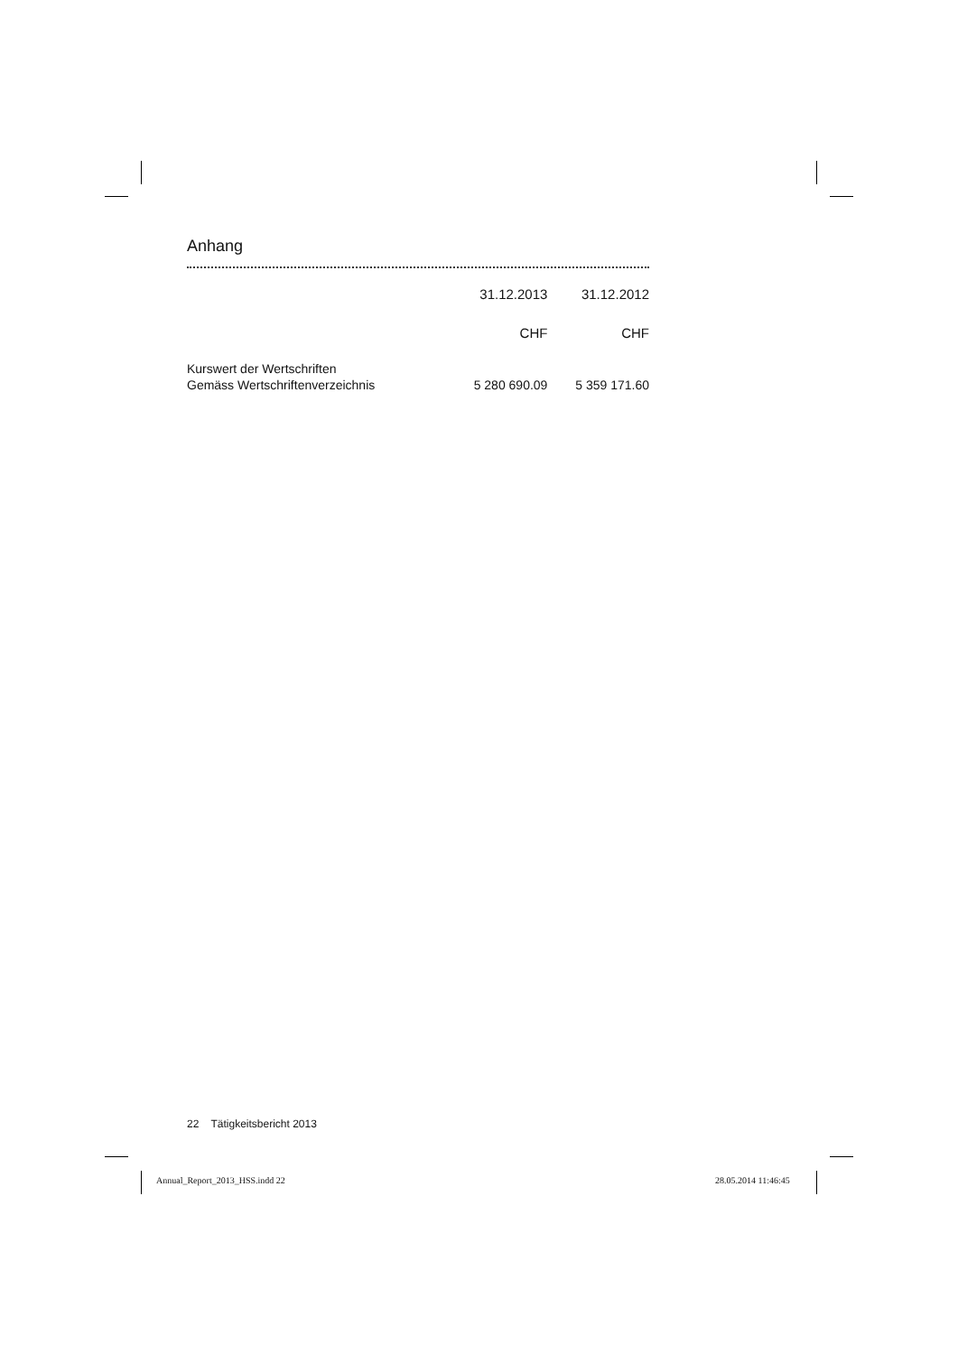Anhang
| | 31.12.2013 | 31.12.2012 |
| --- | --- | --- |
| | CHF | CHF |
| Kurswert der Wertschriften | | |
| Gemäss Wertschriftenverzeichnis | 5 280 690.09 | 5 359 171.60 |
22 Tätigkeitsbericht 2013
Annual_Report_2013_HSS.indd 22 28.05.2014 11:46:45